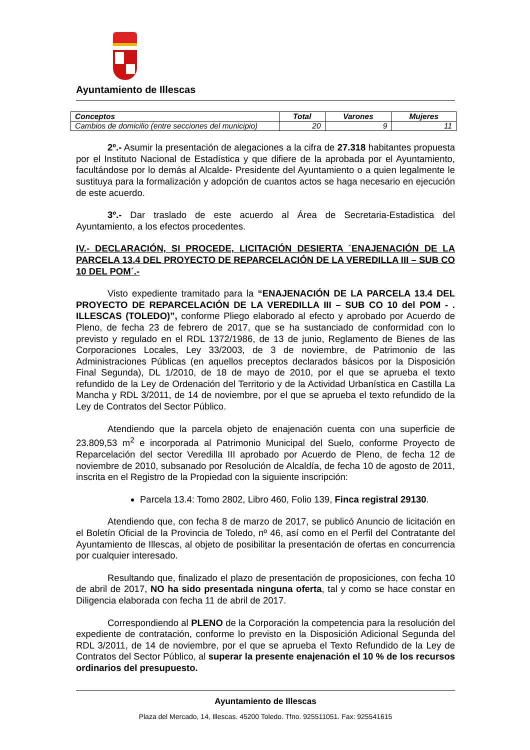Ayuntamiento de Illescas
| Conceptos | Total | Varones | Mujeres |
| --- | --- | --- | --- |
| Cambios de domicilio (entre secciones del municipio) | 20 | 9 | 11 |
2º.- Asumir la presentación de alegaciones a la cifra de 27.318 habitantes propuesta por el Instituto Nacional de Estadística y que difiere de la aprobada por el Ayuntamiento, facultándose por lo demás al Alcalde- Presidente del Ayuntamiento o a quien legalmente le sustituya para la formalización y adopción de cuantos actos se haga necesario en ejecución de este acuerdo.
3º.- Dar traslado de este acuerdo al Área de Secretaria-Estadistica del Ayuntamiento, a los efectos procedentes.
IV.- DECLARACIÓN, SI PROCEDE, LICITACIÓN DESIERTA ´ENAJENACIÓN DE LA PARCELA 13.4 DEL PROYECTO DE REPARCELACIÓN DE LA VEREDILLA III – SUB CO 10 DEL POM´.-
Visto expediente tramitado para la “ENAJENACIÓN DE LA PARCELA 13.4 DEL PROYECTO DE REPARCELACIÓN DE LA VEREDILLA III – SUB CO 10 del POM - . ILLESCAS (TOLEDO)”, conforme Pliego elaborado al efecto y aprobado por Acuerdo de Pleno, de fecha 23 de febrero de 2017, que se ha sustanciado de conformidad con lo previsto y regulado en el RDL 1372/1986, de 13 de junio, Reglamento de Bienes de las Corporaciones Locales, Ley 33/2003, de 3 de noviembre, de Patrimonio de las Administraciones Públicas (en aquellos preceptos declarados básicos por la Disposición Final Segunda), DL 1/2010, de 18 de mayo de 2010, por el que se aprueba el texto refundido de la Ley de Ordenación del Territorio y de la Actividad Urbanística en Castilla La Mancha y RDL 3/2011, de 14 de noviembre, por el que se aprueba el texto refundido de la Ley de Contratos del Sector Público.
Atendiendo que la parcela objeto de enajenación cuenta con una superficie de 23.809,53 m<sup>2</sup> e incorporada al Patrimonio Municipal del Suelo, conforme Proyecto de Reparcelación del sector Veredilla III aprobado por Acuerdo de Pleno, de fecha 12 de noviembre de 2010, subsanado por Resolución de Alcaldía, de fecha 10 de agosto de 2011, inscrita en el Registro de la Propiedad con la siguiente inscripción:
Parcela 13.4: Tomo 2802, Libro 460, Folio 139, Finca registral 29130.
Atendiendo que, con fecha 8 de marzo de 2017, se publicó Anuncio de licitación en el Boletín Oficial de la Provincia de Toledo, nº 46, así como en el Perfil del Contratante del Ayuntamiento de Illescas, al objeto de posibilitar la presentación de ofertas en concurrencia por cualquier interesado.
Resultando que, finalizado el plazo de presentación de proposiciones, con fecha 10 de abril de 2017, NO ha sido presentada ninguna oferta, tal y como se hace constar en Diligencia elaborada con fecha 11 de abril de 2017.
Correspondiendo al PLENO de la Corporación la competencia para la resolución del expediente de contratación, conforme lo previsto en la Disposición Adicional Segunda del RDL 3/2011, de 14 de noviembre, por el que se aprueba el Texto Refundido de la Ley de Contratos del Sector Público, al superar la presente enajenación el 10 % de los recursos ordinarios del presupuesto.
Ayuntamiento de Illescas
Plaza del Mercado, 14, Illescas. 45200 Toledo. Tfno. 925511051. Fax: 925541615